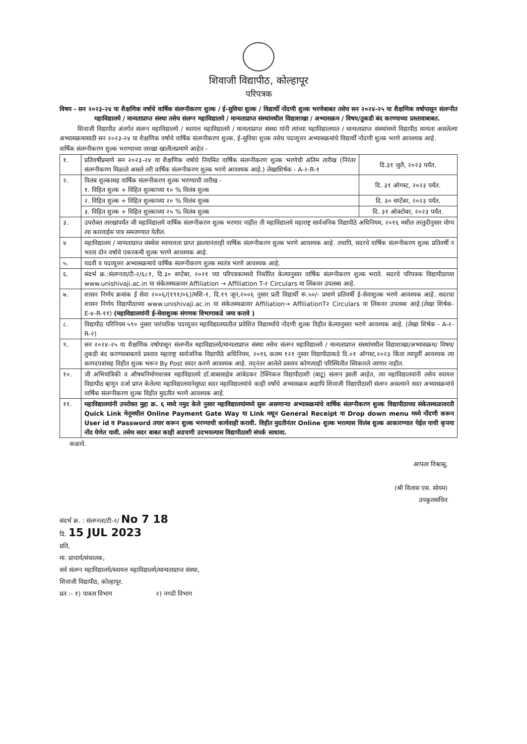शिवाजी विद्यापीठ, कोल्हापूर
परिपत्रक
विषय - सन २०२३-२४ या शैक्षणिक वर्षाचे वार्षिक संलग्नीकरण शुल्क / ई-सुविधा शुल्क / विद्यार्थी नोंदणी शुल्क भरणेबाबत तसेच सन २०२४-२५ या शैक्षणिक वर्षापासून संलग्नीत महाविद्यालये / मान्यताप्राप्त संस्था तसेच संलग्न महाविद्यालये / मान्यताप्राप्त संस्थांमधील विद्याशाखा / अभ्यासक्रम / विषय/तुकडी बंद करण्याच्या प्रस्तावाबाबत.
शिवाजी विद्यापीठ अंतर्गत संलग्न महाविद्यालये / स्वायत्त महाविद्यालये / मान्यताप्राप्त संस्था यांनी त्यांच्या महाविद्यालयात / मान्यताप्राप्त संस्थांमध्ये विद्यापीठ मान्यता असलेल्या अभ्यासक्रमासाठी सन २०२३-२४ या शैक्षणिक वर्षाचे वार्षिक संलग्नीकरण शुल्क, ई-सुविधा शुल्क तसेच पदव्युत्तर अभ्यासक्रमांचे विद्यार्थी नोंदणी शुल्क भरणे आवश्यक आहे.
वार्षिक संलग्नीकरण शुल्क भरण्याच्या तारखा खालीलप्रमाणे आहेत -
| १. | प्रतिवर्षीप्रमाणे सन २०२३-२४ या शैक्षणिक वर्षाचे नियमित वार्षिक संलग्नीकरण शुल्क भरणेची अंतिम तारीख (निरंतर संलग्नीकरण मिळाले असले तरी वार्षिक संलग्नीकरण शुल्क भरणे आवश्यक आहे.) लेखाशिर्षक - A-२-R-१ | दि.३१ जुलै, २०२३ पर्यंत. |
| २. | विलंब शुल्कासह वार्षिक संलग्नीकरण शुल्क भरण्याची तारीख - १. विहित शुल्क + विहित शुल्काच्या १० % विलंब शुल्क | दि. ३१ ऑगस्ट, २०२३ पर्यंत. |
| | २. विहित शुल्क + विहित शुल्काच्या २० % विलंब शुल्क | दि. ३० सप्टेंबर, २०२३ पर्यंत. |
| | ३. विहित शुल्क + विहित शुल्काच्या २५ % विलंब शुल्क | दि. ३१ ऑक्टोबर, २०२३ पर्यंत. |
| ३. | उपरोक्त तारखांपर्यंत जी महाविद्यालये वार्षिक संलग्नीकरण शुल्क भरणार नाहीत ती महाविद्यालये महाराष्ट्र सार्वजनिक विद्यापीठे अधिनियम, २०१६ मधील तरतुदीनुसार योग्य त्या कारवाईस पात्र समजण्यात येतील. | |
| ४ | महाविद्यालय / मान्यताप्राप्त संस्थेस स्वायत्तता प्राप्त झाल्यानंतरही वार्षिक संलग्नीकरण शुल्क भरणे आवश्यक आहे. तथापि, सदरचे वार्षिक संलग्नीकरण शुल्क प्रतिवर्षी न भरता दोन वर्षाचे एकरकमी शुल्क भरणे आवश्यक आहे. | |
| ५. | पदवी व पदव्युत्तर अभ्यासक्रमाचे वार्षिक संलग्नीकरण शुल्क स्वतंत्र भरणे आवश्यक आहे. | |
| ६. | संदर्भ क्र.:संलग्नता/टी-२/६८१, दि.३० सप्टेंबर, २०२१ च्या परिपत्रकामध्ये निर्धारित केल्यानुसार वार्षिक संलग्नीकरण शुल्क भरावे. सदरचे परिपत्रक विद्यापीठाच्या www.unishivaji.ac.in या संकेतस्थळावर Affiliation → Affiliation T-२ Circulars या लिंकवर उपलब्ध आहे. | |
| ७. | शासन निर्णय क्रमांक ई सेवा २००६/(१९१/०६)/मशि-१, दि.१९ जून,२००६ नुसार प्रती विद्यार्थी रू.५०/- प्रमाणे प्रतिवर्षी ई-सेवाशुल्क भरणे आवश्यक आहे. सदरचा शासन निर्णय विद्यापीठाच्या www.unishivaji.ac.in या संकेतस्थळावर Affiliation→ AffiliationT२ Circulars या लिंकवर उपलब्ध आहे.(लेखा शिर्षक- E-४-R-११) (महाविद्यालयांनी ई-सेवाशुल्क संगणक विभागाकडे जमा करावे ) | |
| ८. | विद्यापीठ परिनियम ५९० नुसार पारंपारिक पदव्युत्तर महाविद्यालयातील प्रवेशित विद्यार्थ्यांचे नोंदणी शुल्क विहीत केल्यानुसार भरणे आवश्यक आहे. (लेखा शिर्षक - A-२-R-२) | |
| ९. | सन २०२४-२५ या शैक्षणिक वर्षापासून संलग्नीत महाविद्यालये/मान्यताप्राप्त संस्था तसेच संलग्न महाविद्यालये / मान्यताप्राप्त संस्थांमधील विद्याशाखा/अभ्यासक्रम/ विषय/तुकडी बंद करण्याबाबतचे प्रस्ताव महाराष्ट्र सार्वजनिक विद्यापीठे अधिनियम, २०१६ कलम १२१ नुसार विद्यापीठाकडे दि.०१ ऑगस्ट,२०२३ किंवा त्यापूर्वी आवश्यक त्या कागदपत्रांसह विहीत शुल्क भरून By Post सादर करणे आवश्यक आहे. तद्नंतर आलेले प्रस्ताव कोणत्याही परिस्थितीत स्विकारले जाणार नाहीत. | |
| १०. | जी अभियांत्रिकी व औषधनिर्माणशास्त्र महाविद्यालये डॉ.बाबासाहेब आंबेडकर टेक्निकल विद्यापीठाशी (बाटू) संलग्न झाली आहेत, त्या महाविद्यालयांनी तसेच स्वायत्त विद्यापीठ म्हणून दर्जा प्राप्त केलेल्या महाविद्यालयानेसुध्दा सदर महाविद्यालयांचे काही वर्षांचे अभ्यासक्रम अद्यापि शिवाजी विद्यापीठाशी संलग्न असल्याने सदर अभ्यासक्रमांचे वार्षिक संलग्नीकरण शुल्क विहीत मुदतीत भरणे आवश्यक आहे. | |
| ११. | महाविद्यालयांनी उपरोक्त मुद्दा क्र. ६ मध्ये नमुद केले नुसार महाविद्यालयांमध्ये सुरू असणाऱ्या अभ्यासक्रमांचे वार्षिक संलग्नीकरण शुल्क विद्यापीठाच्या संकेतस्थळावरती Quick Link मेनूमधील Online Payment Gate Way या Link मधून General Receipt या Drop down menu मध्ये नोंदणी करून User id व Password तयार करून शुल्क भरण्याची कार्यवाही करावी. विहीत मुदतीनंतर Online शुल्क भरल्यास विलंब शुल्क आकारण्यात येईल याची कृपया नोंद घेणेत यावी. तसेच सदर बाबत काही अडचणी उदभवल्यास विद्यापीठाशी संपर्क साधावा. | |
कळावे.
आपला विश्वासू,
(श्री विलास एस. सोयम)
उपकुलसचिव
संदर्भ क्र. : संलग्नता/टी-२/ No 7 18
दि. 15 JUL 2023
प्रति,
मा. प्राचार्य/संचालक,
सर्व संलग्न महाविद्यालये/स्वायत्त महाविद्यालये/मान्यताप्राप्त संस्था,
शिवाजी विद्यापीठ, कोल्हापूर.
प्रत :- १) पात्रता विभाग २) नगदी विभाग